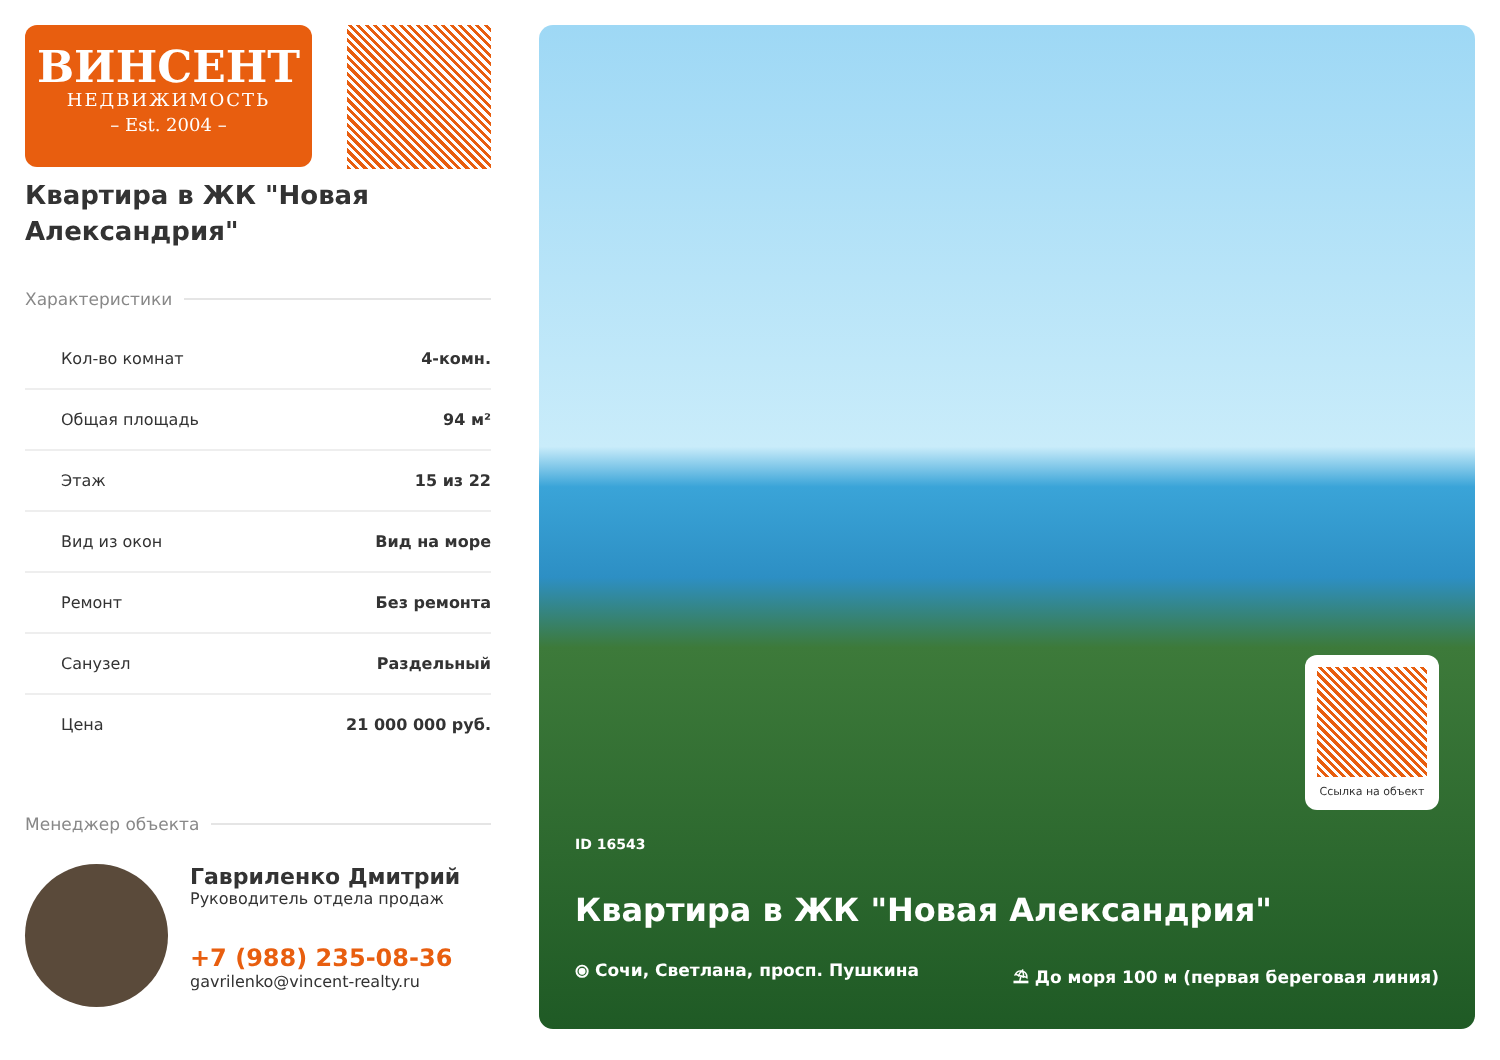ВИНСЕНТ
НЕДВИЖИМОСТЬ
– Est. 2004 –
Квартира в ЖК "Новая Александрия"
Характеристики
Кол-во комнат 4-комн.
Общая площадь 94 м²
Этаж 15 из 22
Вид из окон Вид на море
Ремонт Без ремонта
Санузел Раздельный
Цена 21 000 000 руб.
Менеджер объекта
Гавриленко Дмитрий
Руководитель отдела продаж
+7 (988) 235-08-36
gavrilenko@vincent-realty.ru
Ссылка на объект
ID 16543
Квартира в ЖК "Новая Александрия"
⦿ Сочи, Светлана, просп. Пушкина ⛱ До моря 100 м (первая береговая линия)